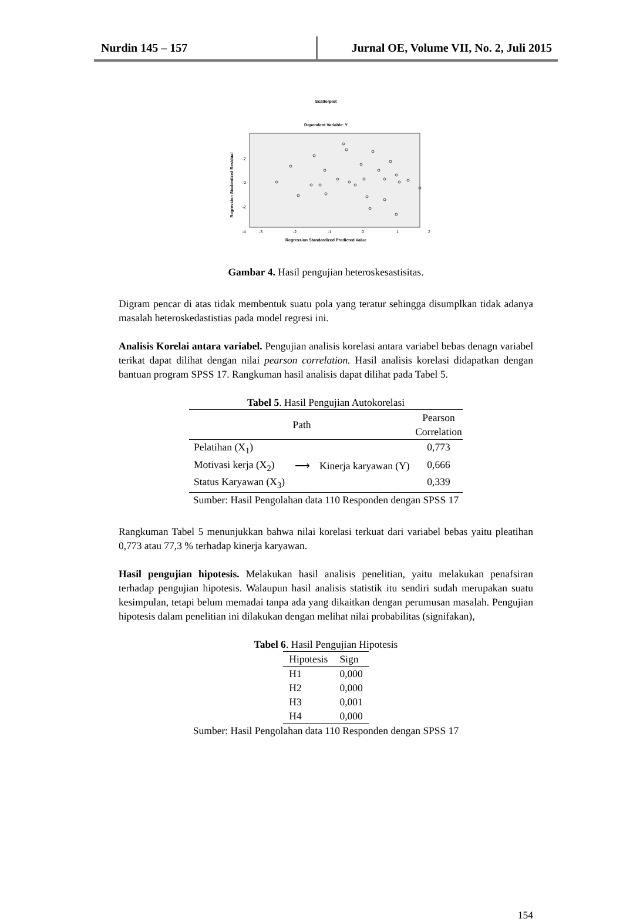Nurdin 145 – 157 Jurnal OE, Volume VII, No. 2, Juli 2015
Scatterplot
Dependent Variable: Y
2
0
-2
-4
-3
-2
-1
0
1
2
Regression Standardized Predicted Value
Regression Studentized Residual
Gambar 4. Hasil pengujian heteroskesastisitas.
Digram pencar di atas tidak membentuk suatu pola yang teratur sehingga disumplkan tidak adanya masalah heteroskedastistias pada model regresi ini.
Analisis Korelai antara variabel. Pengujian analisis korelasi antara variabel bebas denagn variabel terikat dapat dilihat dengan nilai pearson correlation. Hasil analisis korelasi didapatkan dengan bantuan program SPSS 17. Rangkuman hasil analisis dapat dilihat pada Tabel 5.
Tabel 5. Hasil Pengujian Autokorelasi
| Path | | | Pearson Correlation |
| --- | --- | --- | --- |
| Pelatihan (X<sub>1</sub>) | ⟶ | Kinerja karyawan (Y) | 0,773 |
| Motivasi kerja (X<sub>2</sub>) | | | 0,666 |
| Status Karyawan (X<sub>3</sub>) | | | 0,339 |
Sumber: Hasil Pengolahan data 110 Responden dengan SPSS 17
Rangkuman Tabel 5 menunjukkan bahwa nilai korelasi terkuat dari variabel bebas yaitu pleatihan 0,773 atau 77,3 % terhadap kinerja karyawan.
Hasil pengujian hipotesis. Melakukan hasil analisis penelitian, yaitu melakukan penafsiran terhadap pengujian hipotesis. Walaupun hasil analisis statistik itu sendiri sudah merupakan suatu kesimpulan, tetapi belum memadai tanpa ada yang dikaitkan dengan perumusan masalah. Pengujian hipotesis dalam penelitian ini dilakukan dengan melihat nilai probabilitas (signifakan),
Tabel 6. Hasil Pengujian Hipotesis
| Hipotesis | Sign |
| --- | --- |
| H1 | 0,000 |
| H2 | 0,000 |
| H3 | 0,001 |
| H4 | 0,000 |
Sumber: Hasil Pengolahan data 110 Responden dengan SPSS 17
154